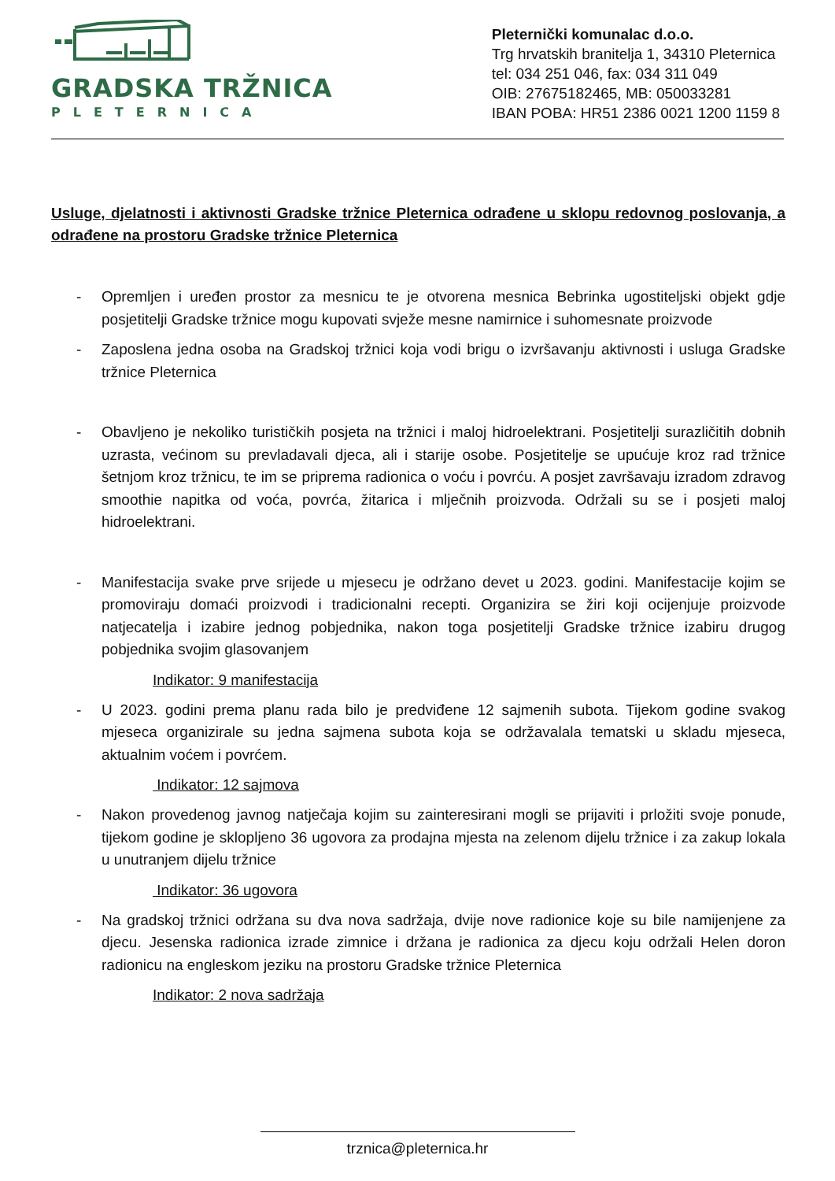GRADSKA TRŽNICA
PLETERNICA
Pleternički komunalac d.o.o.
Trg hrvatskih branitelja 1, 34310 Pleternica
tel: 034 251 046, fax: 034 311 049
OIB: 27675182465, MB: 050033281
IBAN POBA: HR51 2386 0021 1200 1159 8
Usluge, djelatnosti i aktivnosti Gradske tržnice Pleternica odrađene u sklopu redovnog poslovanja, a odrađene na prostoru Gradske tržnice Pleternica
- Opremljen i uređen prostor za mesnicu te je otvorena mesnica Bebrinka ugostiteljski objekt gdje posjetitelji Gradske tržnice mogu kupovati svježe mesne namirnice i suhomesnate proizvode
- Zaposlena jedna osoba na Gradskoj tržnici koja vodi brigu o izvršavanju aktivnosti i usluga Gradske tržnice Pleternica
- Obavljeno je nekoliko turističkih posjeta na tržnici i maloj hidroelektrani. Posjetitelji surazličitih dobnih uzrasta, većinom su prevladavali djeca, ali i starije osobe. Posjetitelje se upućuje kroz rad tržnice šetnjom kroz tržnicu, te im se priprema radionica o voću i povrću. A posjet završavaju izradom zdravog smoothie napitka od voća, povrća, žitarica i mlječnih proizvoda. Održali su se i posjeti maloj hidroelektrani.
- Manifestacija svake prve srijede u mjesecu je održano devet u 2023. godini. Manifestacije kojim se promoviraju domaći proizvodi i tradicionalni recepti. Organizira se žiri koji ocijenjuje proizvode natjecatelja i izabire jednog pobjednika, nakon toga posjetitelji Gradske tržnice izabiru drugog pobjednika svojim glasovanjem
Indikator: 9 manifestacija
- U 2023. godini prema planu rada bilo je predviđene 12 sajmenih subota. Tijekom godine svakog mjeseca organizirale su jedna sajmena subota koja se održavalala tematski u skladu mjeseca, aktualnim voćem i povrćem.
Indikator: 12 sajmova
- Nakon provedenog javnog natječaja kojim su zainteresirani mogli se prijaviti i prložiti svoje ponude, tijekom godine je sklopljeno 36 ugovora za prodajna mjesta na zelenom dijelu tržnice i za zakup lokala u unutranjem dijelu tržnice
Indikator: 36 ugovora
- Na gradskoj tržnici održana su dva nova sadržaja, dvije nove radionice koje su bile namijenjene za djecu. Jesenska radionica izrade zimnice i držana je radionica za djecu koju održali Helen doron radionicu na engleskom jeziku na prostoru Gradske tržnice Pleternica
Indikator: 2 nova sadržaja
trznica@pleternica.hr